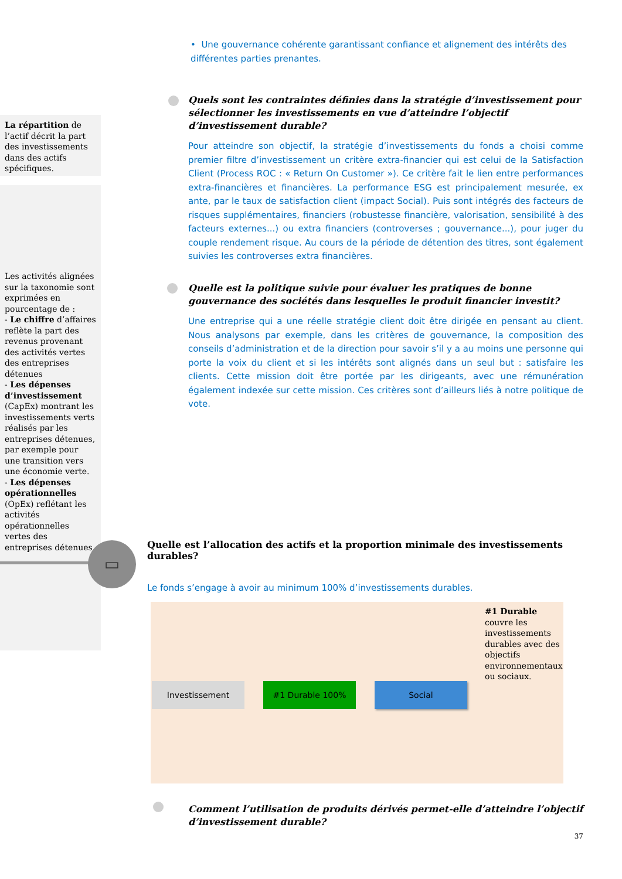• Une gouvernance cohérente garantissant confiance et alignement des intérêts des différentes parties prenantes.
Quels sont les contraintes définies dans la stratégie d’investissement pour sélectionner les investissements en vue d’atteindre l’objectif d’investissement durable?
Pour atteindre son objectif, la stratégie d’investissements du fonds a choisi comme premier filtre d’investissement un critère extra-financier qui est celui de la Satisfaction Client (Process ROC : « Return On Customer »). Ce critère fait le lien entre performances extra-financières et financières. La performance ESG est principalement mesurée, ex ante, par le taux de satisfaction client (impact Social). Puis sont intégrés des facteurs de risques supplémentaires, financiers (robustesse financière, valorisation, sensibilité à des facteurs externes...) ou extra financiers (controverses ; gouvernance...), pour juger du couple rendement risque. Au cours de la période de détention des titres, sont également suivies les controverses extra financières.
La répartition de l’actif décrit la part des investissements dans des actifs spécifiques.
Les activités alignées sur la taxonomie sont exprimées en pourcentage de :
- Le chiffre d’affaires reflète la part des revenus provenant des activités vertes des entreprises détenues
- Les dépenses d’investissement (CapEx) montrant les investissements verts réalisés par les entreprises détenues, par exemple pour une transition vers une économie verte.
- Les dépenses opérationnelles (OpEx) reflétant les activités opérationnelles vertes des entreprises détenues.
▭
Quelle est la politique suivie pour évaluer les pratiques de bonne gouvernance des sociétés dans lesquelles le produit financier investit?
Une entreprise qui a une réelle stratégie client doit être dirigée en pensant au client. Nous analysons par exemple, dans les critères de gouvernance, la composition des conseils d’administration et de la direction pour savoir s’il y a au moins une personne qui porte la voix du client et si les intérêts sont alignés dans un seul but : satisfaire les clients. Cette mission doit être portée par les dirigeants, avec une rémunération également indexée sur cette mission. Ces critères sont d’ailleurs liés à notre politique de vote.
Quelle est l’allocation des actifs et la proportion minimale des investissements durables?
Le fonds s’engage à avoir au minimum 100% d’investissements durables.
#1 Durable couvre les investissements durables avec des objectifs environnementaux ou sociaux.
Investissement #1 Durable 100% Social
Comment l’utilisation de produits dérivés permet-elle d’atteindre l’objectif d’investissement durable?
37